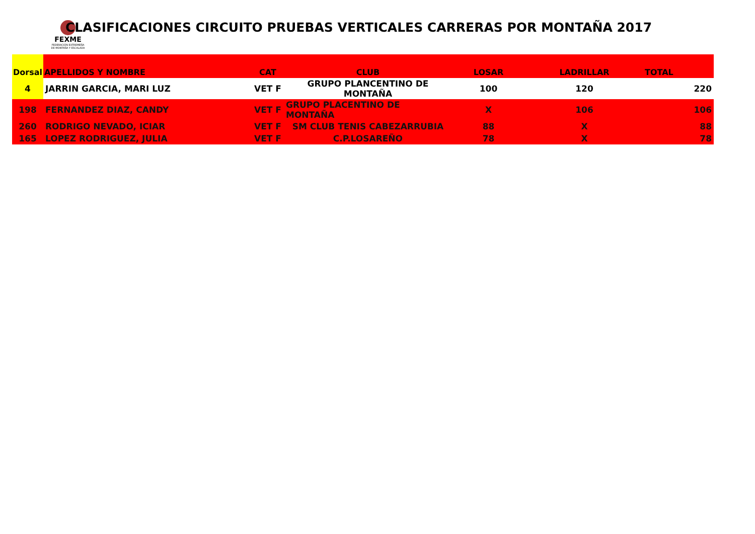FEXME
FEDERACIÓN EXTREMEÑA DE MONTAÑA Y ESCALADA
CLASIFICACIONES CIRCUITO PRUEBAS VERTICALES CARRERAS POR MONTAÑA 2017
| Dorsal | APELLIDOS Y NOMBRE | CAT | CLUB | LOSAR | LADRILLAR | TOTAL |
| --- | --- | --- | --- | --- | --- | --- |
| 4 | JARRIN GARCIA, MARI LUZ | VET F | GRUPO PLANCENTINO DE MONTAÑA | 100 | 120 | 220 |
| 198 | FERNANDEZ DIAZ, CANDY | VET F | GRUPO PLACENTINO DE MONTAÑA | X | 106 | 106 |
| 260 | RODRIGO NEVADO, ICIAR | VET F | SM CLUB TENIS CABEZARRUBIA | 88 | X | 88 |
| 165 | LOPEZ RODRIGUEZ, JULIA | VET F | C.P.LOSAREÑO | 78 | X | 78 |